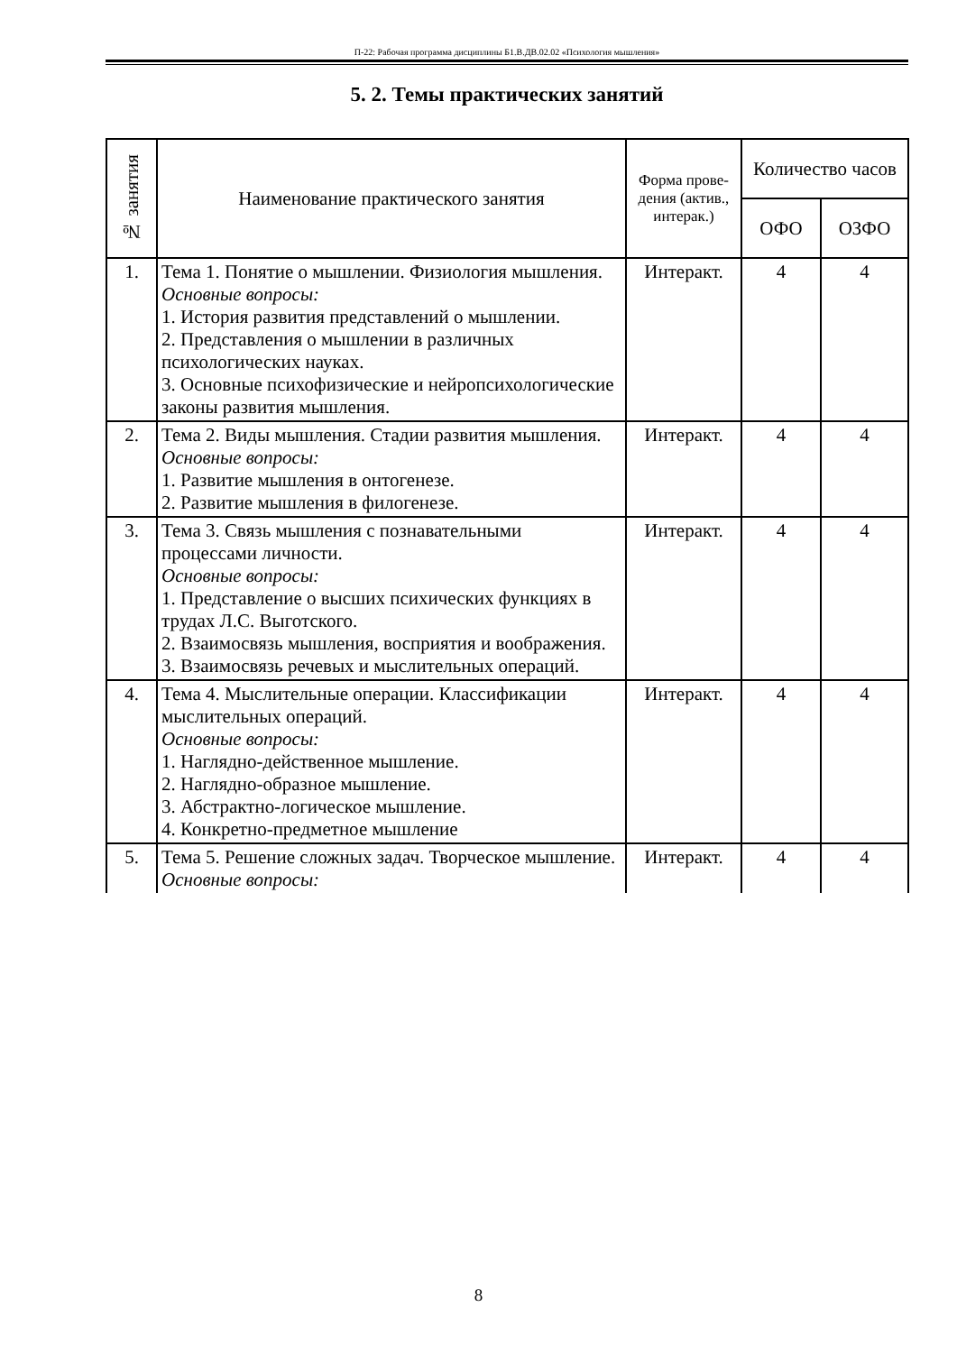П-22: Рабочая программа дисциплины Б1.В.ДВ.02.02 «Психология мышления»
5. 2. Темы практических занятий
| № занятия | Наименование практического занятия | Форма прове-дения (актив., интерак.) | Количество часов | |
| --- | --- | --- | --- | --- |
| | | | ОФО | ОЗФО |
| 1. | Тема 1. Понятие о мышлении. Физиология мышления. Основные вопросы: 1. История развития представлений о мышлении. 2. Представления о мышлении в различных психологических науках. 3. Основные психофизические и нейропсихологические законы развития мышления. | Интеракт. | 4 | 4 |
| 2. | Тема 2. Виды мышления. Стадии развития мышления. Основные вопросы: 1. Развитие мышления в онтогенезе. 2. Развитие мышления в филогенезе. | Интеракт. | 4 | 4 |
| 3. | Тема 3. Связь мышления с познавательными процессами личности. Основные вопросы: 1. Представление о высших психических функциях в трудах Л.С. Выготского. 2. Взаимосвязь мышления, восприятия и воображения. 3. Взаимосвязь речевых и мыслительных операций. | Интеракт. | 4 | 4 |
| 4. | Тема 4. Мыслительные операции. Классификации мыслительных операций. Основные вопросы: 1. Наглядно-действенное мышление. 2. Наглядно-образное мышление. 3. Абстрактно-логическое мышление. 4. Конкретно-предметное мышление | Интеракт. | 4 | 4 |
| 5. | Тема 5. Решение сложных задач. Творческое мышление. Основные вопросы: | Интеракт. | 4 | 4 |
8